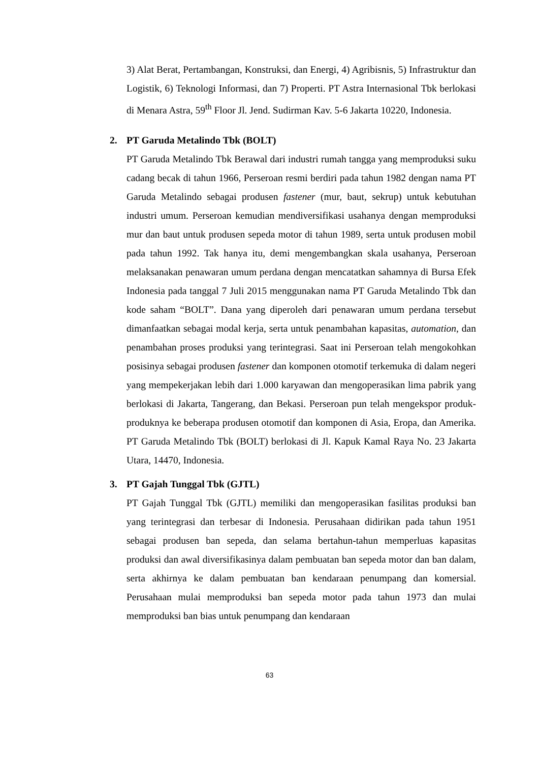3) Alat Berat, Pertambangan, Konstruksi, dan Energi, 4) Agribisnis, 5) Infrastruktur dan Logistik, 6) Teknologi Informasi, dan 7) Properti. PT Astra Internasional Tbk berlokasi di Menara Astra, 59<sup>th</sup> Floor Jl. Jend. Sudirman Kav. 5-6 Jakarta 10220, Indonesia.
2. PT Garuda Metalindo Tbk (BOLT)
PT Garuda Metalindo Tbk Berawal dari industri rumah tangga yang memproduksi suku cadang becak di tahun 1966, Perseroan resmi berdiri pada tahun 1982 dengan nama PT Garuda Metalindo sebagai produsen fastener (mur, baut, sekrup) untuk kebutuhan industri umum. Perseroan kemudian mendiversifikasi usahanya dengan memproduksi mur dan baut untuk produsen sepeda motor di tahun 1989, serta untuk produsen mobil pada tahun 1992. Tak hanya itu, demi mengembangkan skala usahanya, Perseroan melaksanakan penawaran umum perdana dengan mencatatkan sahamnya di Bursa Efek Indonesia pada tanggal 7 Juli 2015 menggunakan nama PT Garuda Metalindo Tbk dan kode saham “BOLT”. Dana yang diperoleh dari penawaran umum perdana tersebut dimanfaatkan sebagai modal kerja, serta untuk penambahan kapasitas, automation, dan penambahan proses produksi yang terintegrasi. Saat ini Perseroan telah mengokohkan posisinya sebagai produsen fastener dan komponen otomotif terkemuka di dalam negeri yang mempekerjakan lebih dari 1.000 karyawan dan mengoperasikan lima pabrik yang berlokasi di Jakarta, Tangerang, dan Bekasi. Perseroan pun telah mengekspor produk-produknya ke beberapa produsen otomotif dan komponen di Asia, Eropa, dan Amerika. PT Garuda Metalindo Tbk (BOLT) berlokasi di Jl. Kapuk Kamal Raya No. 23 Jakarta Utara, 14470, Indonesia.
3. PT Gajah Tunggal Tbk (GJTL)
PT Gajah Tunggal Tbk (GJTL) memiliki dan mengoperasikan fasilitas produksi ban yang terintegrasi dan terbesar di Indonesia. Perusahaan didirikan pada tahun 1951 sebagai produsen ban sepeda, dan selama bertahun-tahun memperluas kapasitas produksi dan awal diversifikasinya dalam pembuatan ban sepeda motor dan ban dalam, serta akhirnya ke dalam pembuatan ban kendaraan penumpang dan komersial. Perusahaan mulai memproduksi ban sepeda motor pada tahun 1973 dan mulai memproduksi ban bias untuk penumpang dan kendaraan
63